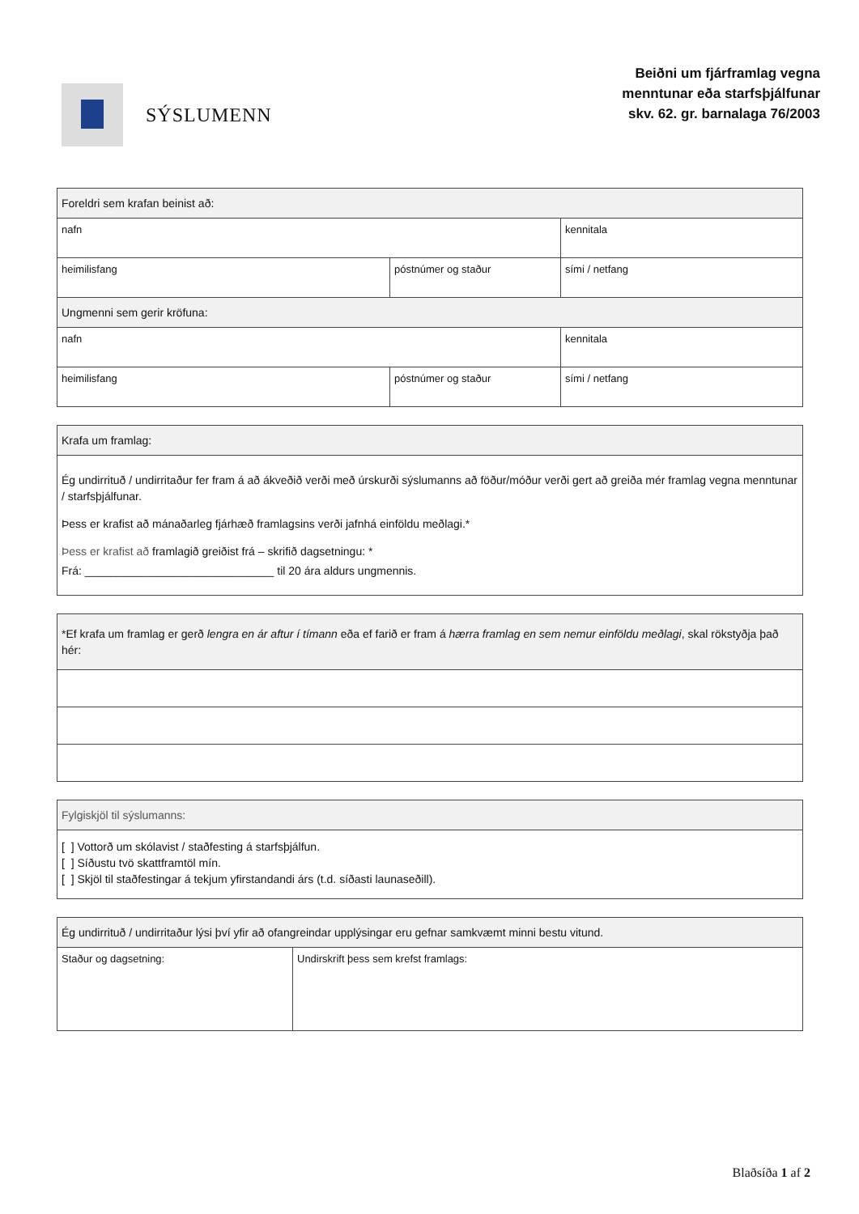SÝSLUMENN
Beiðni um fjárframlag vegna
menntunar eða starfsþjálfunar
skv. 62. gr. barnalaga 76/2003
| Foreldri sem krafan beinist að: | | |
| nafn | | kennitala |
| heimilisfang | póstnúmer og staður | sími / netfang |
| Ungmenni sem gerir kröfuna: | | |
| nafn | | kennitala |
| heimilisfang | póstnúmer og staður | sími / netfang |
| Krafa um framlag: |
| Ég undirrituð / undirritaður fer fram á að ákveðið verði með úrskurði sýslumanns að föður/móður verði gert að greiða mér framlag vegna menntunar / starfsþjálfunar. Þess er krafist að mánaðarleg fjárhæð framlagsins verði jafnhá einföldu meðlagi.* Þess er krafist að framlagið greiðist frá – skrifið dagsetningu: * Frá: ______________________________ til 20 ára aldurs ungmennis. |
| *Ef krafa um framlag er gerð lengra en ár aftur í tímann eða ef farið er fram á hærra framlag en sem nemur einföldu meðlagi , skal rökstyðja það hér: |
| Fylgiskjöl til sýslumanns: |
| [ ] Vottorð um skólavist / staðfesting á starfsþjálfun. [ ] Síðustu tvö skattframtöl mín. [ ] Skjöl til staðfestingar á tekjum yfirstandandi árs (t.d. síðasti launaseðill). |
| Ég undirrituð / undirritaður lýsi því yfir að ofangreindar upplýsingar eru gefnar samkvæmt minni bestu vitund. | |
| Staður og dagsetning: | Undirskrift þess sem krefst framlags: |
Blaðsíða 1 af 2